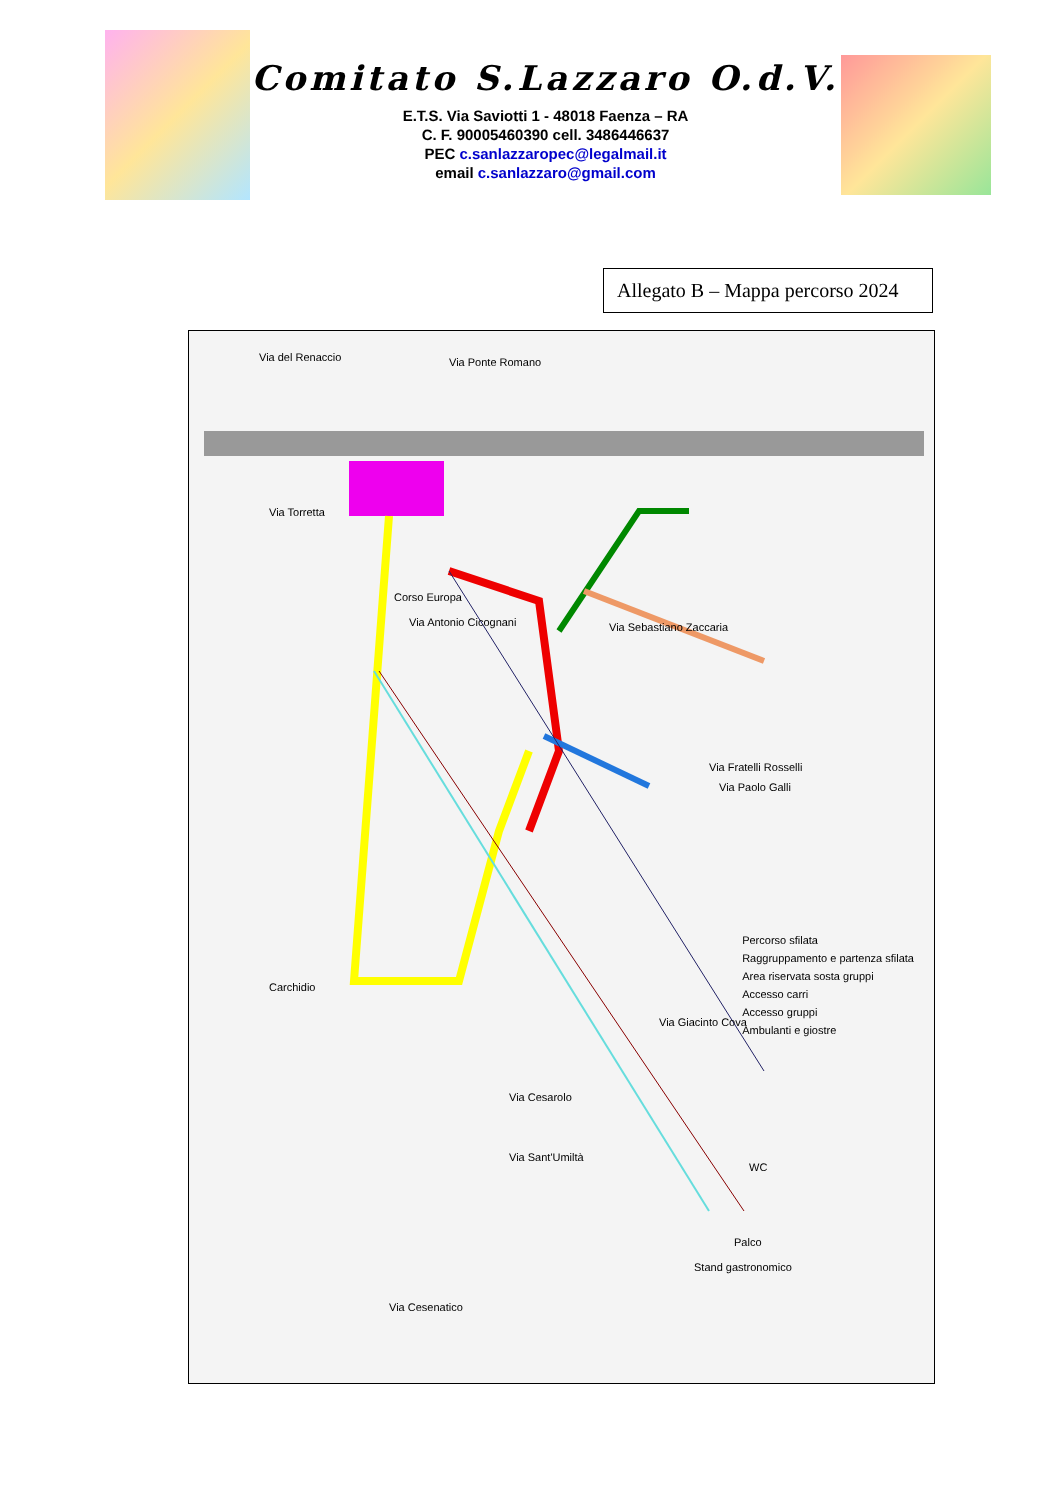Comitato S.Lazzaro O.d.V.
E.T.S. Via Saviotti 1 - 48018 Faenza – RA
C. F. 90005460390 cell. 3486446637
PEC c.sanlazzaropec@legalmail.it
email c.sanlazzaro@gmail.com
Allegato B – Mappa percorso 2024
Via del Renaccio Via Ponte Romano
Via Torretta
Corso Europa
Via Antonio Cicognani Via Sebastiano Zaccaria
Via Fratelli Rosselli
Via Paolo Galli
Carchidio
Via Giacinto Cova
Via Cesarolo
Via Sant'Umiltà
Via Cesenatico
WC
Palco
Stand gastronomico
Percorso sfilata
Raggruppamento e partenza sfilata
Area riservata sosta gruppi
Accesso carri
Accesso gruppi
Ambulanti e giostre